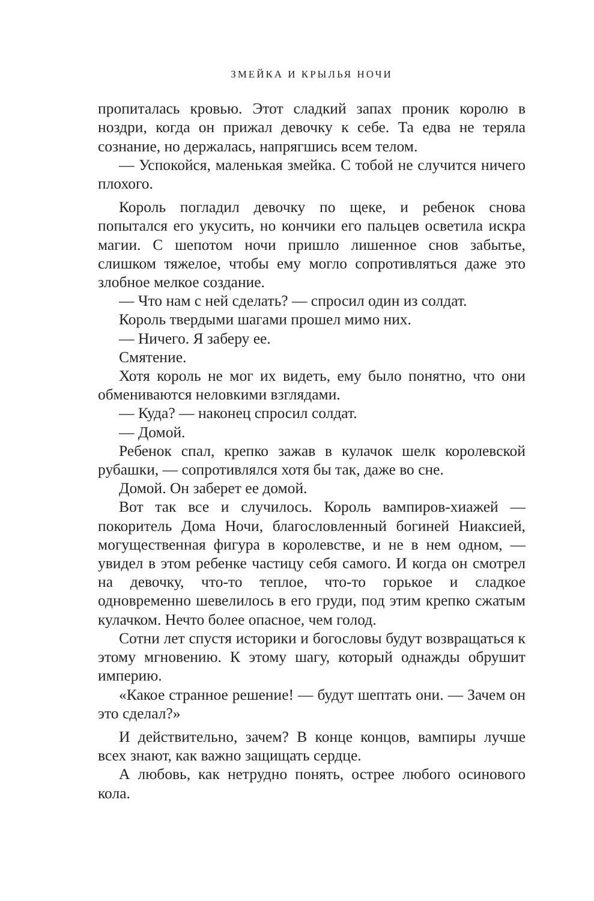ЗМЕЙКА И КРЫЛЬЯ НОЧИ
пропиталась кровью. Этот сладкий запах проник королю в ноздри, когда он прижал девочку к себе. Та едва не теряла сознание, но держалась, напрягшись всем телом.
— Успокойся, маленькая змейка. С тобой не случится ничего плохого.
Король погладил девочку по щеке, и ребенок снова попытался его укусить, но кончики его пальцев осветила искра магии. С шепотом ночи пришло лишенное снов забытье, слишком тяжелое, чтобы ему могло сопротивляться даже это злобное мелкое создание.
— Что нам с ней сделать? — спросил один из солдат.
Король твердыми шагами прошел мимо них.
— Ничего. Я заберу ее.
Смятение.
Хотя король не мог их видеть, ему было понятно, что они обмениваются неловкими взглядами.
— Куда? — наконец спросил солдат.
— Домой.
Ребенок спал, крепко зажав в кулачок шелк королевской рубашки, — сопротивлялся хотя бы так, даже во сне.
Домой. Он заберет ее домой.
Вот так все и случилось. Король вампиров-хиажей — покоритель Дома Ночи, благословленный богиней Ниаксией, могущественная фигура в королевстве, и не в нем одном, — увидел в этом ребенке частицу себя самого. И когда он смотрел на девочку, что-то теплое, что-то горькое и сладкое одновременно шевелилось в его груди, под этим крепко сжатым кулачком. Нечто более опасное, чем голод.
Сотни лет спустя историки и богословы будут возвращаться к этому мгновению. К этому шагу, который однажды обрушит империю.
«Какое странное решение! — будут шептать они. — Зачем он это сделал?»
И действительно, зачем? В конце концов, вампиры лучше всех знают, как важно защищать сердце.
А любовь, как нетрудно понять, острее любого осинового кола.